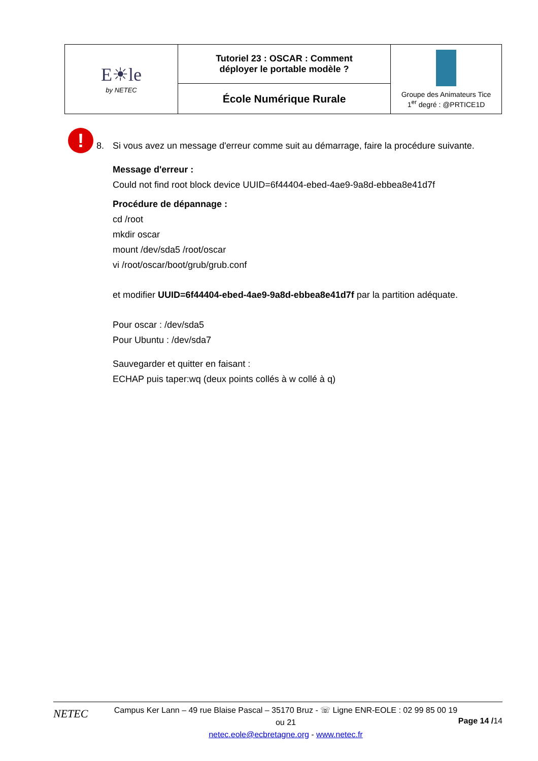| E☀le by NETEC | Tutoriel 23 : OSCAR : Comment déployer le portable modèle ? | Groupe des Animateurs Tice 1<sup>er</sup> degré : @PRTICE1D |
| | École Numérique Rurale | |
!
8. Si vous avez un message d'erreur comme suit au démarrage, faire la procédure suivante.
Message d'erreur :
Could not find root block device UUID=6f44404-ebed-4ae9-9a8d-ebbea8e41d7f
Procédure de dépannage :
cd /root
mkdir oscar
mount /dev/sda5 /root/oscar
vi /root/oscar/boot/grub/grub.conf
et modifier UUID=6f44404-ebed-4ae9-9a8d-ebbea8e41d7f par la partition adéquate.
Pour oscar : /dev/sda5
Pour Ubuntu : /dev/sda7
Sauvegarder et quitter en faisant :
ECHAP puis taper:wq (deux points collés à w collé à q)
NETEC
Campus Ker Lann – 49 rue Blaise Pascal – 35170 Bruz - ☏ Ligne ENR-EOLE : 02 99 85 00 19 ou 21
netec.eole@ecbretagne.org - www.netec.fr
Page 14 /14